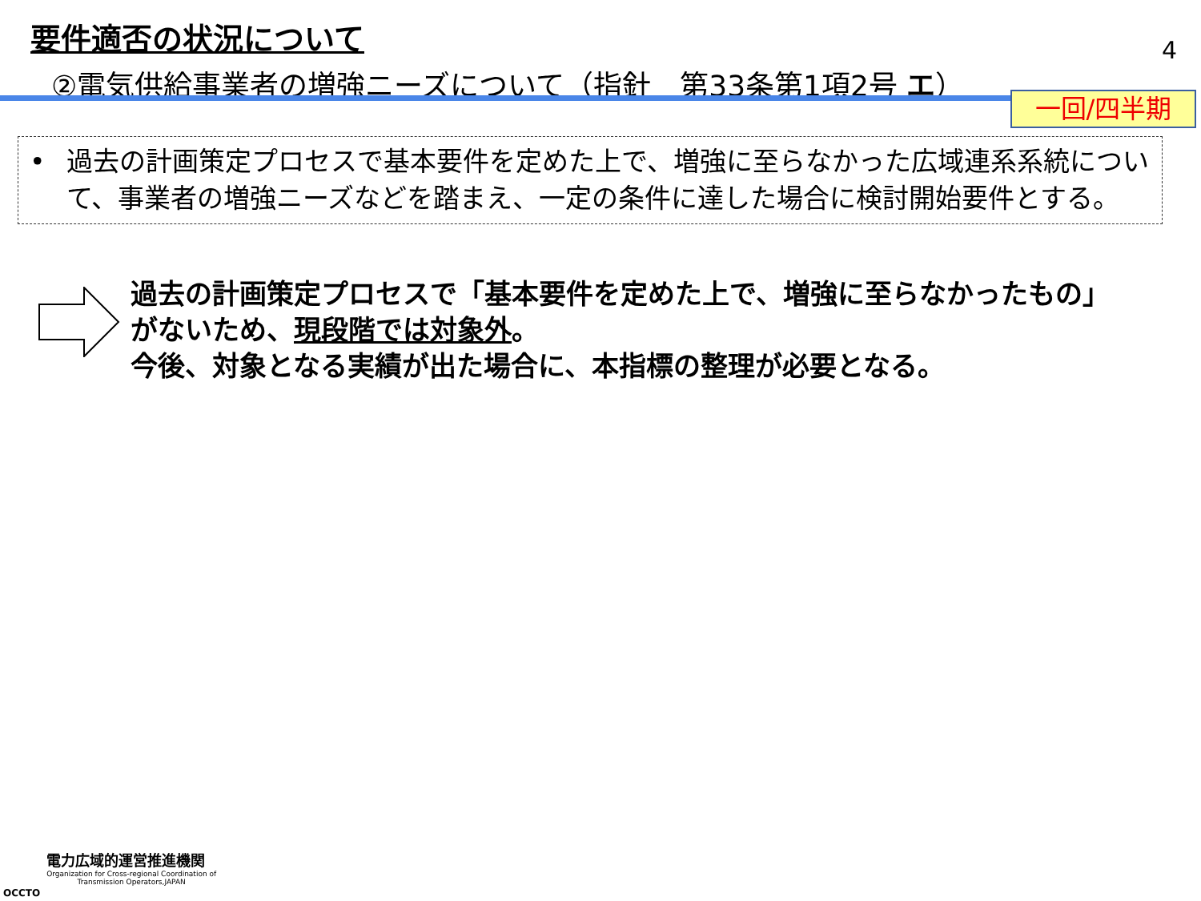要件適否の状況について
②電気供給事業者の増強ニーズについて（指針　第33条第1項2号 エ）
4
一回/四半期
• 過去の計画策定プロセスで基本要件を定めた上で、増強に至らなかった広域連系系統について、事業者の増強ニーズなどを踏まえ、一定の条件に達した場合に検討開始要件とする。
過去の計画策定プロセスで「基本要件を定めた上で、増強に至らなかったもの」
がないため、現段階では対象外。
今後、対象となる実績が出た場合に、本指標の整理が必要となる。
OCCTO
電力広域的運営推進機関
Organization for Cross-regional Coordination of
Transmission Operators,JAPAN